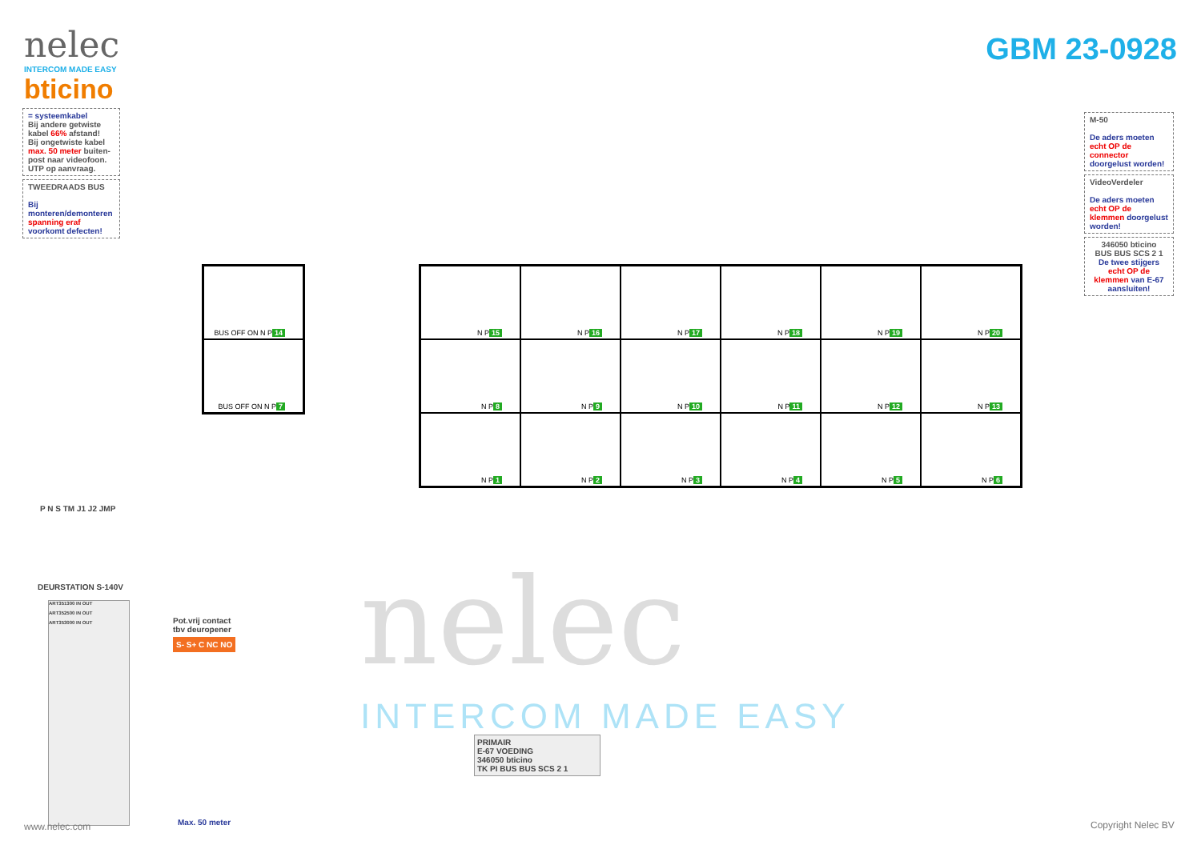nelec
INTERCOM MADE EASY
bticino
GBM 23-0928
= systeemkabel
Bij andere getwiste kabel 66% afstand!
Bij ongetwiste kabel max. 50 meter buiten-post naar videofoon. UTP op aanvraag.
TWEEDRAADS BUS
Bij monteren/demonteren spanning eraf voorkomt defecten!
nelec
INTERCOM MADE EASY
M-50
De aders moeten echt OP de connector doorgelust worden!
VideoVerdeler
De aders moeten echt OP de klemmen doorgelust worden!
346050 bticino
BUS BUS SCS 2 1
De twee stijgers echt OP de klemmen van E-67 aansluiten!
BUS OFF ON N P 14
BUS OFF ON N P 7
N P 15
N P 16
N P 17
N P 18
N P 19
N P 20
N P 8
N P 9
N P 10
N P 11
N P 12
N P 13
N P 1
N P 2
N P 3
N P 4
N P 5
N P 6
P N S TM J1 J2 JMP
DEURSTATION S-140V
ART351300 IN OUT
ART352500 IN OUT
ART353000 IN OUT
Pot.vrij contact
tbv deuropener
S- S+ C NC NO
PRIMAIR
E-67 VOEDING
346050 bticino
TK PI BUS BUS SCS 2 1
Max. 50 meter
www.nelec.com Copyright Nelec BV